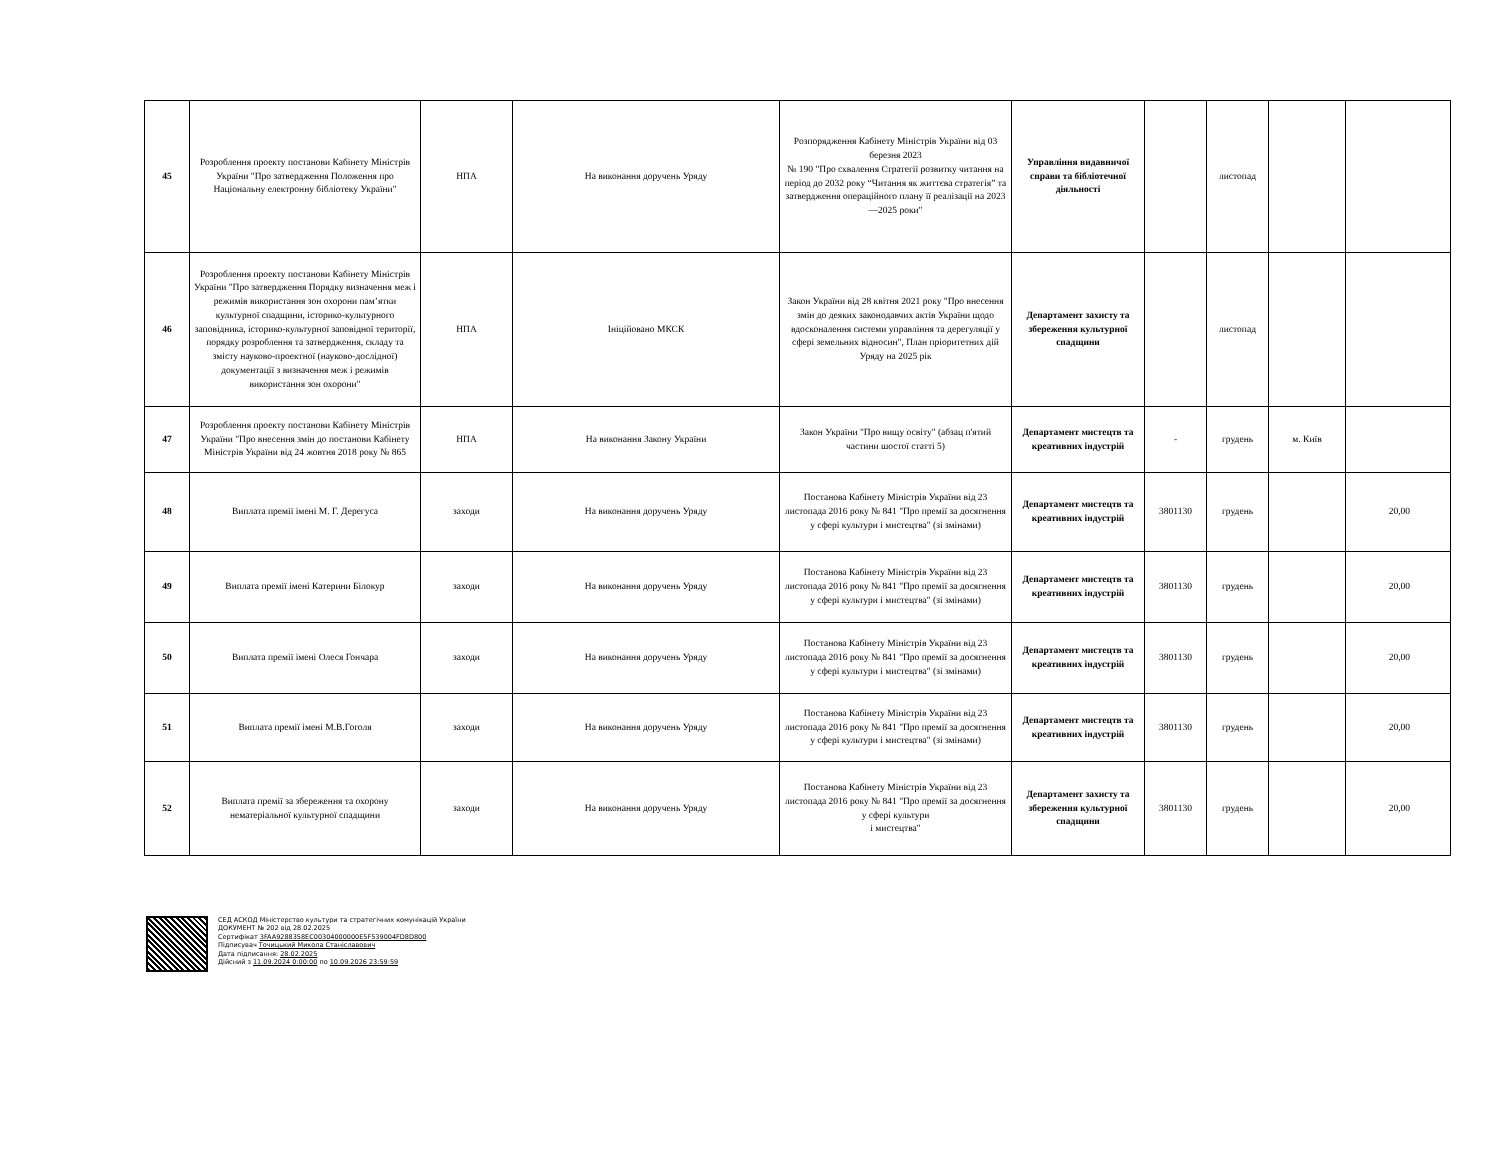| 45 | Розроблення проекту постанови Кабінету Міністрів України "Про затвердження Положення про Національну електронну бібліотеку України" | НПА | На виконання доручень Уряду | Розпорядження Кабінету Міністрів України від 03 березня 2023 № 190 "Про схвалення Стратегії розвитку читання на період до 2032 року “Читання як життєва стратегія” та затвердження операційного плану її реалізації на 2023—2025 роки" | Управління видавничої справи та бібліотечної діяльності | | листопад | | |
| 46 | Розроблення проекту постанови Кабінету Міністрів України "Про затвердження Порядку визначення меж і режимів використання зон охорони пам’ятки культурної спадщини, історико-культурного заповідника, історико-культурної заповідної території, порядку розроблення та затвердження, складу та змісту науково-проектної (науково-дослідної) документації з визначення меж і режимів використання зон охорони" | НПА | Ініційовано МКСК | Закон України від 28 квітня 2021 року "Про внесення змін до деяких законодавчих актів України щодо вдосконалення системи управління та дерегуляції у сфері земельних відносин", План пріоритетних дій Уряду на 2025 рік | Департамент захисту та збереження культурної спадщини | | листопад | | |
| 47 | Розроблення проекту постанови Кабінету Міністрів України "Про внесення змін до постанови Кабінету Міністрів України від 24 жовтня 2018 року № 865 | НПА | На виконання Закону України | Закон України "Про вищу освіту" (абзац п'ятий частини шостої статті 5) | Департамент мистецтв та креативних індустрій | - | грудень | м. Київ | |
| 48 | Виплата премії імені М. Г. Дерегуса | заходи | На виконання доручень Уряду | Постанова Кабінету Міністрів України від 23 листопада 2016 року № 841 "Про премії за досягнення у сфері культури і мистецтва" (зі змінами) | Департамент мистецтв та креативних індустрій | 3801130 | грудень | | 20,00 |
| 49 | Виплата премії імені Катерини Білокур | заходи | На виконання доручень Уряду | Постанова Кабінету Міністрів України від 23 листопада 2016 року № 841 "Про премії за досягнення у сфері культури і мистецтва" (зі змінами) | Департамент мистецтв та креативних індустрій | 3801130 | грудень | | 20,00 |
| 50 | Виплата премії імені Олеся Гончара | заходи | На виконання доручень Уряду | Постанова Кабінету Міністрів України від 23 листопада 2016 року № 841 "Про премії за досягнення у сфері культури і мистецтва" (зі змінами) | Департамент мистецтв та креативних індустрій | 3801130 | грудень | | 20,00 |
| 51 | Виплата премії імені М.В.Гоголя | заходи | На виконання доручень Уряду | Постанова Кабінету Міністрів України від 23 листопада 2016 року № 841 "Про премії за досягнення у сфері культури і мистецтва" (зі змінами) | Департамент мистецтв та креативних індустрій | 3801130 | грудень | | 20,00 |
| 52 | Виплата премії за збереження та охорону нематеріальної культурної спадщини | заходи | На виконання доручень Уряду | Постанова Кабінету Міністрів України від 23 листопада 2016 року № 841 "Про премії за досягнення у сфері культури і мистецтва" | Департамент захисту та збереження культурної спадщини | 3801130 | грудень | | 20,00 |
СЕД АСКОД Міністерство культури та стратегічних комунікацій України
ДОКУМЕНТ № 202 від 28.02.2025
Сертифікат 3FAA9288358EC00304000000E5F539004FD8D800
Підписувач Точицький Микола Станіславович
Дата підписання: 28.02.2025
Дійсний з 11.09.2024 0:00:00 по 10.09.2026 23:59:59